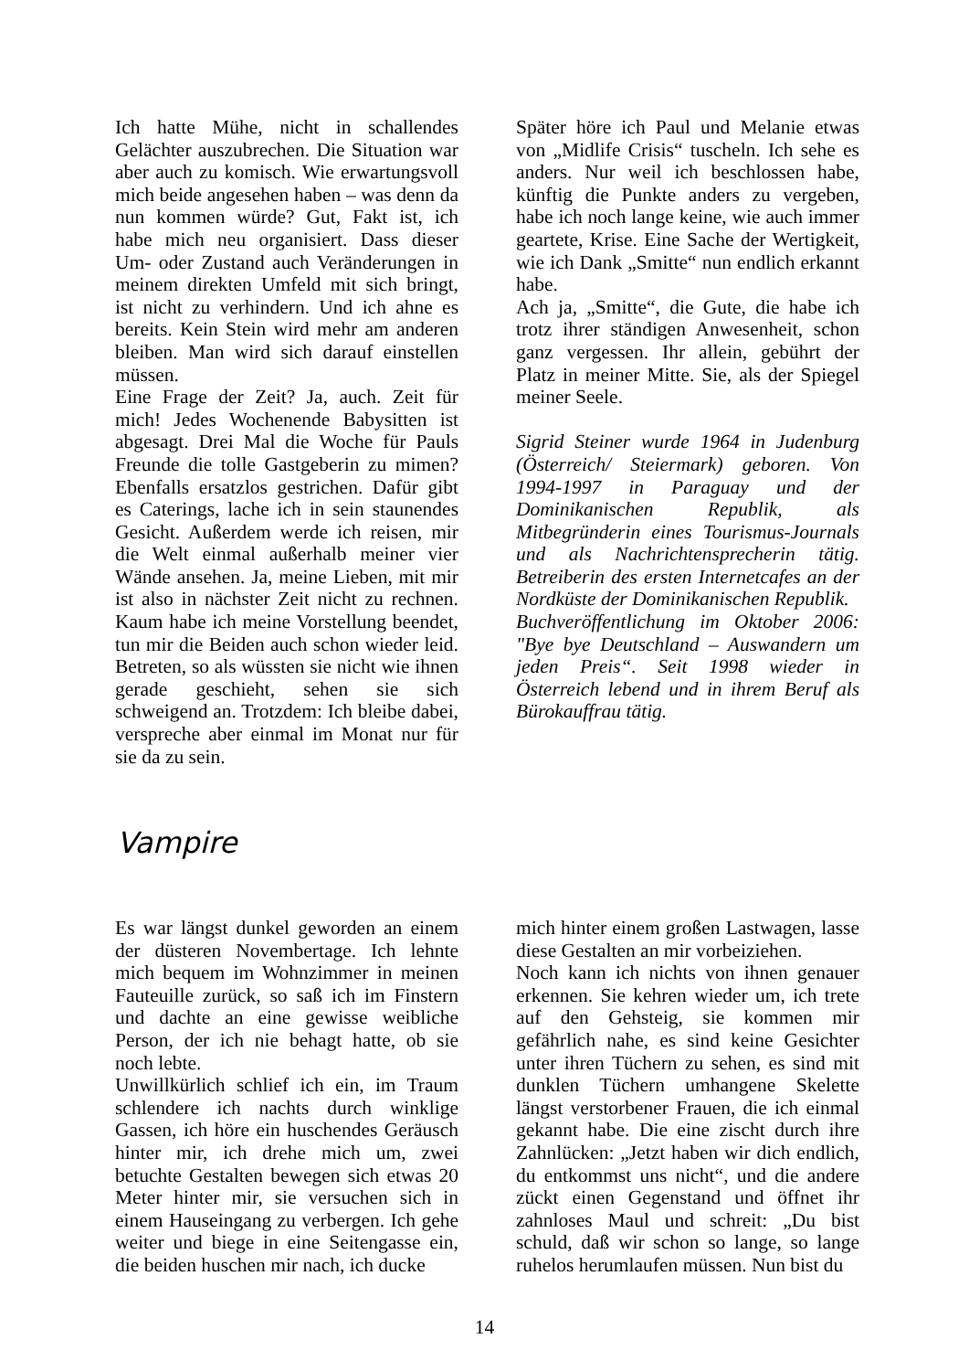Ich hatte Mühe, nicht in schallendes Gelächter auszubrechen. Die Situation war aber auch zu komisch. Wie erwartungsvoll mich beide angesehen haben – was denn da nun kommen würde? Gut, Fakt ist, ich habe mich neu organisiert. Dass dieser Um- oder Zustand auch Veränderungen in meinem direkten Umfeld mit sich bringt, ist nicht zu verhindern. Und ich ahne es bereits. Kein Stein wird mehr am anderen bleiben. Man wird sich darauf einstellen müssen.
Eine Frage der Zeit? Ja, auch. Zeit für mich! Jedes Wochenende Babysitten ist abgesagt. Drei Mal die Woche für Pauls Freunde die tolle Gastgeberin zu mimen? Ebenfalls ersatzlos gestrichen. Dafür gibt es Caterings, lache ich in sein staunendes Gesicht. Außerdem werde ich reisen, mir die Welt einmal außerhalb meiner vier Wände ansehen. Ja, meine Lieben, mit mir ist also in nächster Zeit nicht zu rechnen. Kaum habe ich meine Vorstellung beendet, tun mir die Beiden auch schon wieder leid. Betreten, so als wüssten sie nicht wie ihnen gerade geschieht, sehen sie sich schweigend an. Trotzdem: Ich bleibe dabei, verspreche aber einmal im Monat nur für sie da zu sein.
Später höre ich Paul und Melanie etwas von „Midlife Crisis“ tuscheln. Ich sehe es anders. Nur weil ich beschlossen habe, künftig die Punkte anders zu vergeben, habe ich noch lange keine, wie auch immer geartete, Krise. Eine Sache der Wertigkeit, wie ich Dank „Smitte“ nun endlich erkannt habe.
Ach ja, „Smitte“, die Gute, die habe ich trotz ihrer ständigen Anwesenheit, schon ganz vergessen. Ihr allein, gebührt der Platz in meiner Mitte. Sie, als der Spiegel meiner Seele.
Sigrid Steiner wurde 1964 in Judenburg (Österreich/ Steiermark) geboren. Von 1994-1997 in Paraguay und der Dominikanischen Republik, als Mitbegründerin eines Tourismus-Journals und als Nachrichtensprecherin tätig. Betreiberin des ersten Internetcafes an der Nordküste der Dominikanischen Republik.
Buchveröffentlichung im Oktober 2006: "Bye bye Deutschland – Auswandern um jeden Preis“. Seit 1998 wieder in Österreich lebend und in ihrem Beruf als Bürokauffrau tätig.
Vampire
Es war längst dunkel geworden an einem der düsteren Novembertage. Ich lehnte mich bequem im Wohnzimmer in meinen Fauteuille zurück, so saß ich im Finstern und dachte an eine gewisse weibliche Person, der ich nie behagt hatte, ob sie noch lebte.
Unwillkürlich schlief ich ein, im Traum schlendere ich nachts durch winklige Gassen, ich höre ein huschendes Geräusch hinter mir, ich drehe mich um, zwei betuchte Gestalten bewegen sich etwas 20 Meter hinter mir, sie versuchen sich in einem Hauseingang zu verbergen. Ich gehe weiter und biege in eine Seitengasse ein, die beiden huschen mir nach, ich ducke
mich hinter einem großen Lastwagen, lasse diese Gestalten an mir vorbeiziehen.
Noch kann ich nichts von ihnen genauer erkennen. Sie kehren wieder um, ich trete auf den Gehsteig, sie kommen mir gefährlich nahe, es sind keine Gesichter unter ihren Tüchern zu sehen, es sind mit dunklen Tüchern umhangene Skelette längst verstorbener Frauen, die ich einmal gekannt habe. Die eine zischt durch ihre Zahnlücken: „Jetzt haben wir dich endlich, du entkommst uns nicht“, und die andere zückt einen Gegenstand und öffnet ihr zahnloses Maul und schreit: „Du bist schuld, daß wir schon so lange, so lange ruhelos herumlaufen müssen. Nun bist du
14